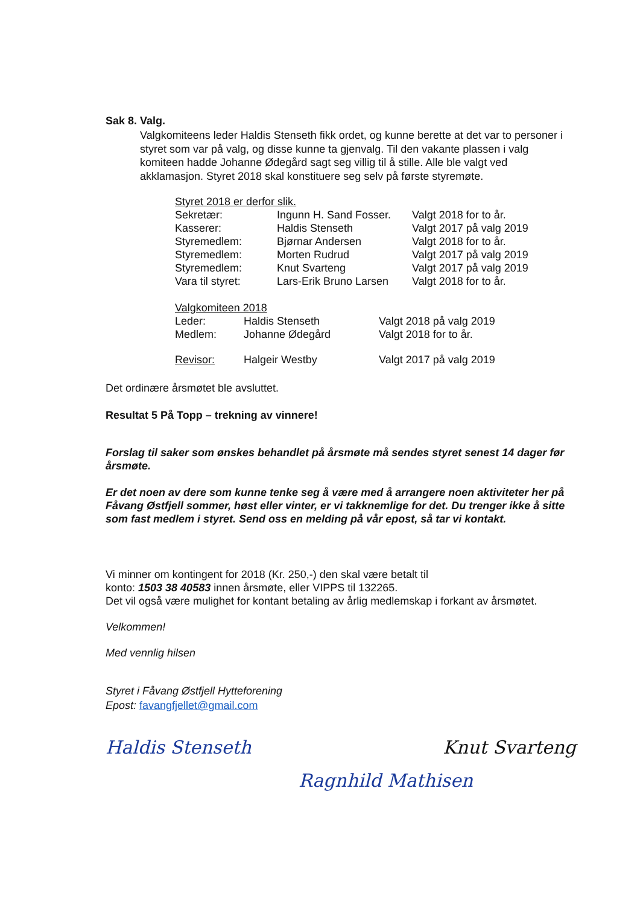Sak 8. Valg.
Valgkomiteens leder Haldis Stenseth fikk ordet, og kunne berette at det var to personer i styret som var på valg, og disse kunne ta gjenvalg. Til den vakante plassen i valg komiteen hadde Johanne Ødegård sagt seg villig til å stille. Alle ble valgt ved akklamasjon. Styret 2018 skal konstituere seg selv på første styremøte.
| Styret 2018 er derfor slik. | | |
| Sekretær: | Ingunn H. Sand Fosser. | Valgt 2018 for to år. |
| Kasserer: | Haldis Stenseth | Valgt 2017 på valg 2019 |
| Styremedlem: | Bjørnar Andersen | Valgt 2018 for to år. |
| Styremedlem: | Morten Rudrud | Valgt 2017 på valg 2019 |
| Styremedlem: | Knut Svarteng | Valgt 2017 på valg 2019 |
| Vara til styret: | Lars-Erik Bruno Larsen | Valgt 2018 for to år. |
| Valgkomiteen 2018 | | |
| Leder: | Haldis Stenseth | Valgt 2018 på valg 2019 |
| Medlem: | Johanne Ødegård | Valgt 2018 for to år. |
| Revisor: | Halgeir Westby | Valgt 2017 på valg 2019 |
Det ordinære årsmøtet ble avsluttet.
Resultat 5 På Topp – trekning av vinnere!
Forslag til saker som ønskes behandlet på årsmøte må sendes styret senest 14 dager før årsmøte.
Er det noen av dere som kunne tenke seg å være med å arrangere noen aktiviteter her på Fåvang Østfjell sommer, høst eller vinter, er vi takknemlige for det. Du trenger ikke å sitte som fast medlem i styret. Send oss en melding på vår epost, så tar vi kontakt.
Vi minner om kontingent for 2018 (Kr. 250,-) den skal være betalt til
konto: 1503 38 40583 innen årsmøte, eller VIPPS til 132265.
Det vil også være mulighet for kontant betaling av årlig medlemskap i forkant av årsmøtet.
Velkommen!
Med vennlig hilsen
Styret i Fåvang Østfjell Hytteforening
Epost: favangfjellet@gmail.com
Haldis Stenseth Knut Svarteng
Ragnhild Mathisen